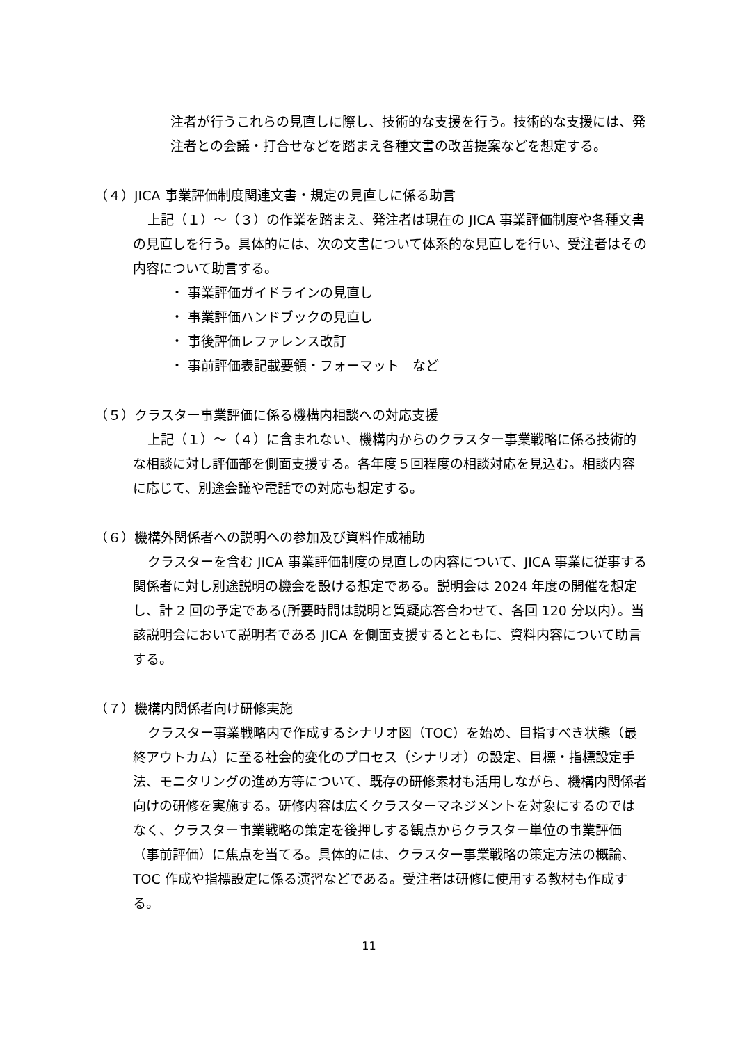注者が行うこれらの見直しに際し、技術的な支援を行う。技術的な支援には、発注者との会議・打合せなどを踏まえ各種文書の改善提案などを想定する。
（４）JICA 事業評価制度関連文書・規定の見直しに係る助言
上記（１）～（３）の作業を踏まえ、発注者は現在の JICA 事業評価制度や各種文書の見直しを行う。具体的には、次の文書について体系的な見直しを行い、受注者はその内容について助言する。
・ 事業評価ガイドラインの見直し
・ 事業評価ハンドブックの見直し
・ 事後評価レファレンス改訂
・ 事前評価表記載要領・フォーマット　など
（５）クラスター事業評価に係る機構内相談への対応支援
上記（１）～（４）に含まれない、機構内からのクラスター事業戦略に係る技術的な相談に対し評価部を側面支援する。各年度５回程度の相談対応を見込む。相談内容に応じて、別途会議や電話での対応も想定する。
（６）機構外関係者への説明への参加及び資料作成補助
クラスターを含む JICA 事業評価制度の見直しの内容について、JICA 事業に従事する関係者に対し別途説明の機会を設ける想定である。説明会は 2024 年度の開催を想定し、計 2 回の予定である(所要時間は説明と質疑応答合わせて、各回 120 分以内）。当該説明会において説明者である JICA を側面支援するとともに、資料内容について助言する。
（７）機構内関係者向け研修実施
クラスター事業戦略内で作成するシナリオ図（TOC）を始め、目指すべき状態（最終アウトカム）に至る社会的変化のプロセス（シナリオ）の設定、目標・指標設定手法、モニタリングの進め方等について、既存の研修素材も活用しながら、機構内関係者向けの研修を実施する。研修内容は広くクラスターマネジメントを対象にするのではなく、クラスター事業戦略の策定を後押しする観点からクラスター単位の事業評価（事前評価）に焦点を当てる。具体的には、クラスター事業戦略の策定方法の概論、TOC 作成や指標設定に係る演習などである。受注者は研修に使用する教材も作成する。
11